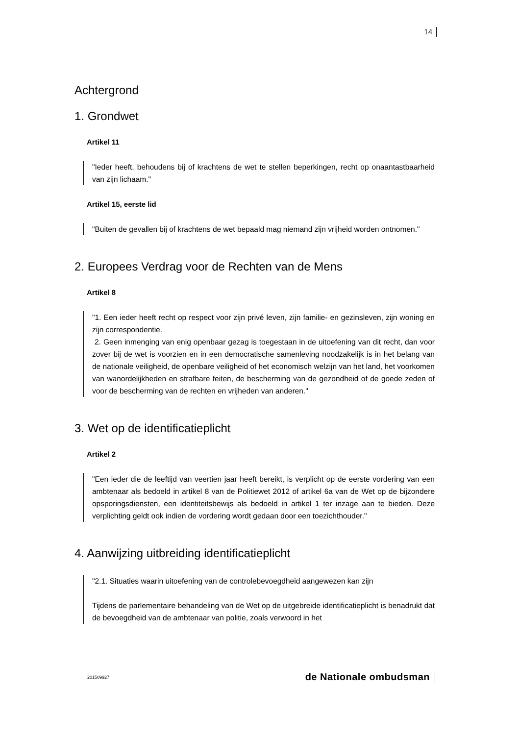14
Achtergrond
1. Grondwet
Artikel 11
"Ieder heeft, behoudens bij of krachtens de wet te stellen beperkingen, recht op onaantastbaarheid van zijn lichaam."
Artikel 15, eerste lid
"Buiten de gevallen bij of krachtens de wet bepaald mag niemand zijn vrijheid worden ontnomen."
2. Europees Verdrag voor de Rechten van de Mens
Artikel 8
"1. Een ieder heeft recht op respect voor zijn privé leven, zijn familie- en gezinsleven, zijn woning en zijn correspondentie.
2. Geen inmenging van enig openbaar gezag is toegestaan in de uitoefening van dit recht, dan voor zover bij de wet is voorzien en in een democratische samenleving noodzakelijk is in het belang van de nationale veiligheid, de openbare veiligheid of het economisch welzijn van het land, het voorkomen van wanordelijkheden en strafbare feiten, de bescherming van de gezondheid of de goede zeden of voor de bescherming van de rechten en vrijheden van anderen."
3. Wet op de identificatieplicht
Artikel 2
"Een ieder die de leeftijd van veertien jaar heeft bereikt, is verplicht op de eerste vordering van een ambtenaar als bedoeld in artikel 8 van de Politiewet 2012 of artikel 6a van de Wet op de bijzondere opsporingsdiensten, een identiteitsbewijs als bedoeld in artikel 1 ter inzage aan te bieden. Deze verplichting geldt ook indien de vordering wordt gedaan door een toezichthouder."
4. Aanwijzing uitbreiding identificatieplicht
"2.1. Situaties waarin uitoefening van de controlebevoegdheid aangewezen kan zijn
Tijdens de parlementaire behandeling van de Wet op de uitgebreide identificatieplicht is benadrukt dat de bevoegdheid van de ambtenaar van politie, zoals verwoord in het
201509927 de Nationale ombudsman